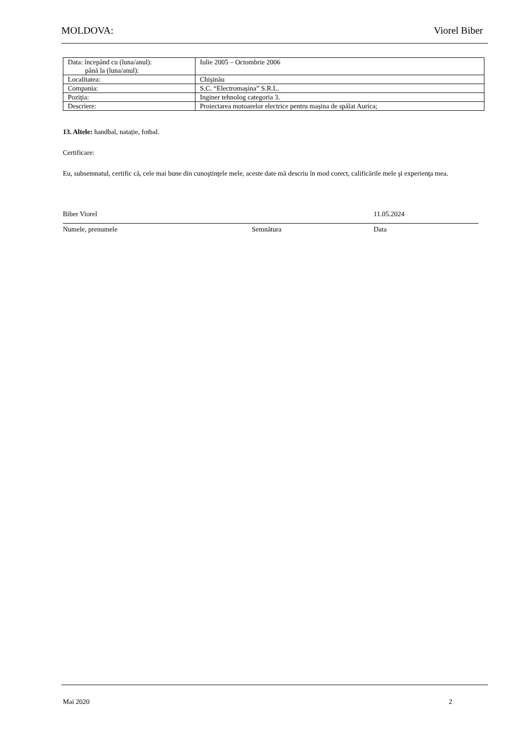MOLDOVA: Viorel Biber
| Data: începând cu (luna/anul): până la (luna/anul): | Iulie 2005 – Octombrie 2006 |
| Localitatea: | Chişinău |
| Compania: | S.C. “Electromașina” S.R.L. |
| Poziţia: | Inginer tehnolog categoria 3. |
| Descriere: | Proiectarea motoarelor electrice pentru mașina de spălat Aurica; |
13. Altele: handbal, natație, fotbal.
Certificare:
Eu, subsemnatul, certific că, cele mai bune din cunoştinţele mele, aceste date mă descriu în mod corect, calificările mele şi experienţa mea.
Biber Viorel 11.05.2024
Numele, prenumele Semnătura Data
Mai 2020 2